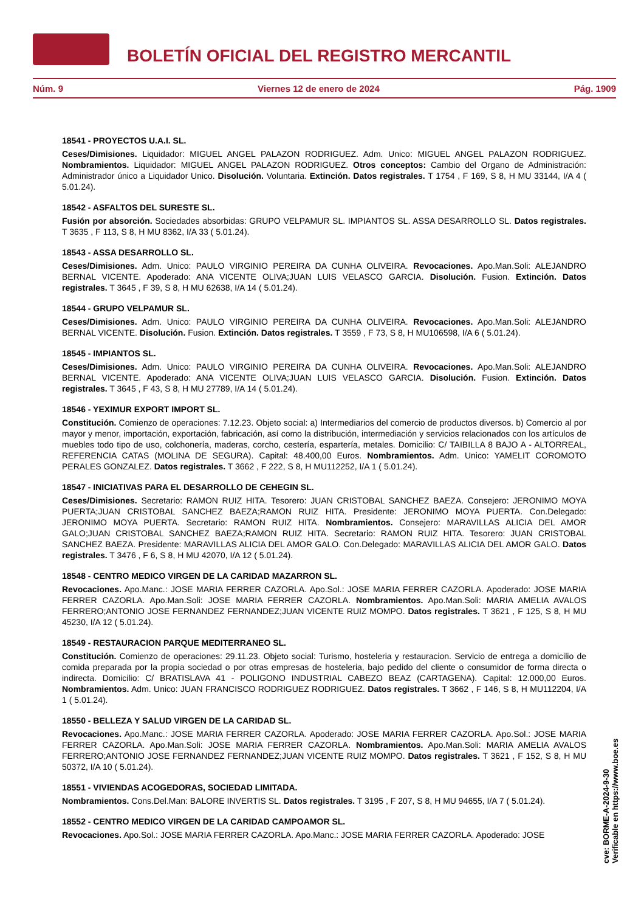BOLETÍN OFICIAL DEL REGISTRO MERCANTIL
Núm. 9 Viernes 12 de enero de 2024 Pág. 1909
18541 - PROYECTOS U.A.I. SL.
Ceses/Dimisiones. Liquidador: MIGUEL ANGEL PALAZON RODRIGUEZ. Adm. Unico: MIGUEL ANGEL PALAZON RODRIGUEZ. Nombramientos. Liquidador: MIGUEL ANGEL PALAZON RODRIGUEZ. Otros conceptos: Cambio del Organo de Administración: Administrador único a Liquidador Unico. Disolución. Voluntaria. Extinción. Datos registrales. T 1754 , F 169, S 8, H MU 33144, I/A 4 ( 5.01.24).
18542 - ASFALTOS DEL SURESTE SL.
Fusión por absorción. Sociedades absorbidas: GRUPO VELPAMUR SL. IMPIANTOS SL. ASSA DESARROLLO SL. Datos registrales. T 3635 , F 113, S 8, H MU 8362, I/A 33 ( 5.01.24).
18543 - ASSA DESARROLLO SL.
Ceses/Dimisiones. Adm. Unico: PAULO VIRGINIO PEREIRA DA CUNHA OLIVEIRA. Revocaciones. Apo.Man.Soli: ALEJANDRO BERNAL VICENTE. Apoderado: ANA VICENTE OLIVA;JUAN LUIS VELASCO GARCIA. Disolución. Fusion. Extinción. Datos registrales. T 3645 , F 39, S 8, H MU 62638, I/A 14 ( 5.01.24).
18544 - GRUPO VELPAMUR SL.
Ceses/Dimisiones. Adm. Unico: PAULO VIRGINIO PEREIRA DA CUNHA OLIVEIRA. Revocaciones. Apo.Man.Soli: ALEJANDRO BERNAL VICENTE. Disolución. Fusion. Extinción. Datos registrales. T 3559 , F 73, S 8, H MU106598, I/A 6 ( 5.01.24).
18545 - IMPIANTOS SL.
Ceses/Dimisiones. Adm. Unico: PAULO VIRGINIO PEREIRA DA CUNHA OLIVEIRA. Revocaciones. Apo.Man.Soli: ALEJANDRO BERNAL VICENTE. Apoderado: ANA VICENTE OLIVA;JUAN LUIS VELASCO GARCIA. Disolución. Fusion. Extinción. Datos registrales. T 3645 , F 43, S 8, H MU 27789, I/A 14 ( 5.01.24).
18546 - YEXIMUR EXPORT IMPORT SL.
Constitución. Comienzo de operaciones: 7.12.23. Objeto social: a) Intermediarios del comercio de productos diversos. b) Comercio al por mayor y menor, importación, exportación, fabricación, así como la distribución, intermediación y servicios relacionados con los artículos de muebles todo tipo de uso, colchonería, maderas, corcho, cestería, espartería, metales. Domicilio: C/ TAIBILLA 8 BAJO A - ALTORREAL, REFERENCIA CATAS (MOLINA DE SEGURA). Capital: 48.400,00 Euros. Nombramientos. Adm. Unico: YAMELIT COROMOTO PERALES GONZALEZ. Datos registrales. T 3662 , F 222, S 8, H MU112252, I/A 1 ( 5.01.24).
18547 - INICIATIVAS PARA EL DESARROLLO DE CEHEGIN SL.
Ceses/Dimisiones. Secretario: RAMON RUIZ HITA. Tesorero: JUAN CRISTOBAL SANCHEZ BAEZA. Consejero: JERONIMO MOYA PUERTA;JUAN CRISTOBAL SANCHEZ BAEZA;RAMON RUIZ HITA. Presidente: JERONIMO MOYA PUERTA. Con.Delegado: JERONIMO MOYA PUERTA. Secretario: RAMON RUIZ HITA. Nombramientos. Consejero: MARAVILLAS ALICIA DEL AMOR GALO;JUAN CRISTOBAL SANCHEZ BAEZA;RAMON RUIZ HITA. Secretario: RAMON RUIZ HITA. Tesorero: JUAN CRISTOBAL SANCHEZ BAEZA. Presidente: MARAVILLAS ALICIA DEL AMOR GALO. Con.Delegado: MARAVILLAS ALICIA DEL AMOR GALO. Datos registrales. T 3476 , F 6, S 8, H MU 42070, I/A 12 ( 5.01.24).
18548 - CENTRO MEDICO VIRGEN DE LA CARIDAD MAZARRON SL.
Revocaciones. Apo.Manc.: JOSE MARIA FERRER CAZORLA. Apo.Sol.: JOSE MARIA FERRER CAZORLA. Apoderado: JOSE MARIA FERRER CAZORLA. Apo.Man.Soli: JOSE MARIA FERRER CAZORLA. Nombramientos. Apo.Man.Soli: MARIA AMELIA AVALOS FERRERO;ANTONIO JOSE FERNANDEZ FERNANDEZ;JUAN VICENTE RUIZ MOMPO. Datos registrales. T 3621 , F 125, S 8, H MU 45230, I/A 12 ( 5.01.24).
18549 - RESTAURACION PARQUE MEDITERRANEO SL.
Constitución. Comienzo de operaciones: 29.11.23. Objeto social: Turismo, hosteleria y restauracion. Servicio de entrega a domicilio de comida preparada por la propia sociedad o por otras empresas de hosteleria, bajo pedido del cliente o consumidor de forma directa o indirecta. Domicilio: C/ BRATISLAVA 41 - POLIGONO INDUSTRIAL CABEZO BEAZ (CARTAGENA). Capital: 12.000,00 Euros. Nombramientos. Adm. Unico: JUAN FRANCISCO RODRIGUEZ RODRIGUEZ. Datos registrales. T 3662 , F 146, S 8, H MU112204, I/A 1 ( 5.01.24).
18550 - BELLEZA Y SALUD VIRGEN DE LA CARIDAD SL.
Revocaciones. Apo.Manc.: JOSE MARIA FERRER CAZORLA. Apoderado: JOSE MARIA FERRER CAZORLA. Apo.Sol.: JOSE MARIA FERRER CAZORLA. Apo.Man.Soli: JOSE MARIA FERRER CAZORLA. Nombramientos. Apo.Man.Soli: MARIA AMELIA AVALOS FERRERO;ANTONIO JOSE FERNANDEZ FERNANDEZ;JUAN VICENTE RUIZ MOMPO. Datos registrales. T 3621 , F 152, S 8, H MU 50372, I/A 10 ( 5.01.24).
18551 - VIVIENDAS ACOGEDORAS, SOCIEDAD LIMITADA.
Nombramientos. Cons.Del.Man: BALORE INVERTIS SL. Datos registrales. T 3195 , F 207, S 8, H MU 94655, I/A 7 ( 5.01.24).
18552 - CENTRO MEDICO VIRGEN DE LA CARIDAD CAMPOAMOR SL.
Revocaciones. Apo.Sol.: JOSE MARIA FERRER CAZORLA. Apo.Manc.: JOSE MARIA FERRER CAZORLA. Apoderado: JOSE
cve: BORME-A-2024-9-30
Verificable en https://www.boe.es